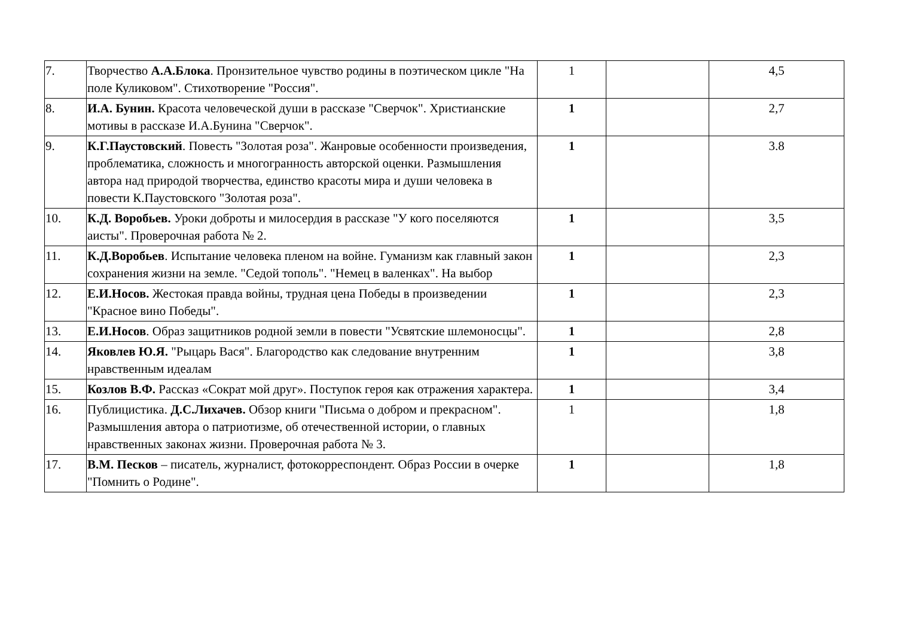| 7. | Творчество А.А.Блока . Пронзительное чувство родины в поэтическом цикле "На поле Куликовом". Стихотворение "Россия". | 1 | | 4,5 |
| 8. | И.А. Бунин. Красота человеческой души в рассказе "Сверчок". Христианские мотивы в рассказе И.А.Бунина "Сверчок". | 1 | | 2,7 |
| 9. | К.Г.Паустовский . Повесть "Золотая роза". Жанровые особенности произведения, проблематика, сложность и многогранность авторской оценки. Размышления автора над природой творчества, единство красоты мира и души человека в повести К.Паустовского "Золотая роза". | 1 | | 3.8 |
| 10. | К.Д. Воробьев. Уроки доброты и милосердия в рассказе "У кого поселяются аисты". Проверочная работа № 2. | 1 | | 3,5 |
| 11. | К.Д.Воробьев . Испытание человека пленом на войне. Гуманизм как главный закон сохранения жизни на земле. "Седой тополь". "Немец в валенках". На выбор | 1 | | 2,3 |
| 12. | Е.И.Носов. Жестокая правда войны, трудная цена Победы в произведении "Красное вино Победы". | 1 | | 2,3 |
| 13. | Е.И.Носов . Образ защитников родной земли в повести "Усвятские шлемоносцы". | 1 | | 2,8 |
| 14. | Яковлев Ю.Я. "Рыцарь Вася". Благородство как следование внутренним нравственным идеалам | 1 | | 3,8 |
| 15. | Козлов В.Ф. Рассказ «Сократ мой друг». Поступок героя как отражения характера. | 1 | | 3,4 |
| 16. | Публицистика. Д.С.Лихачев. Обзор книги "Письма о добром и прекрасном". Размышления автора о патриотизме, об отечественной истории, о главных нравственных законах жизни. Проверочная работа № 3. | 1 | | 1,8 |
| 17. | В.М. Песков – писатель, журналист, фотокорреспондент. Образ России в очерке "Помнить о Родине". | 1 | | 1,8 |